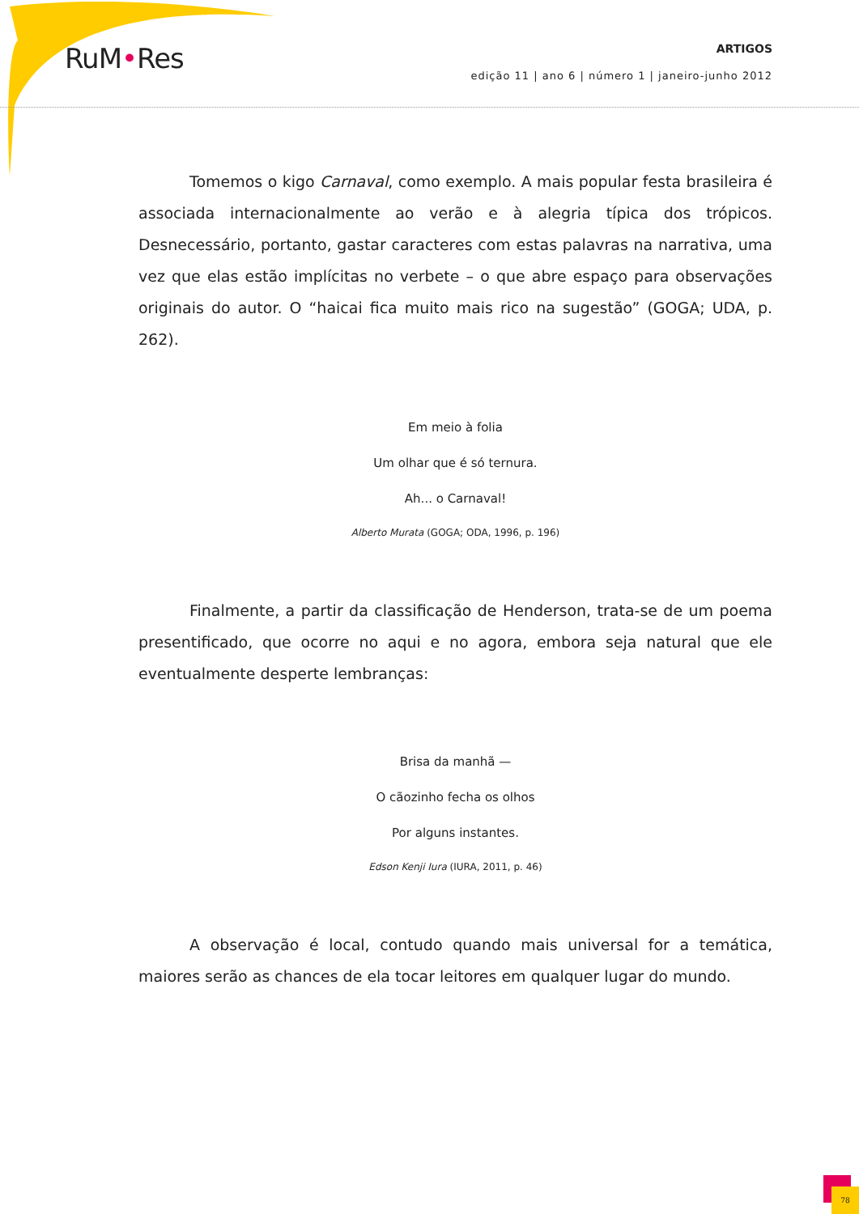RuM•Res
ARTIGOS
edição 11 | ano 6 | número 1 | janeiro-junho 2012
Tomemos o kigo Carnaval, como exemplo. A mais popular festa brasileira é associada internacionalmente ao verão e à alegria típica dos trópicos. Desnecessário, portanto, gastar caracteres com estas palavras na narrativa, uma vez que elas estão implícitas no verbete – o que abre espaço para observações originais do autor. O “haicai fica muito mais rico na sugestão” (GOGA; UDA, p. 262).
Em meio à folia
Um olhar que é só ternura.
Ah... o Carnaval!
Alberto Murata (GOGA; ODA, 1996, p. 196)
Finalmente, a partir da classificação de Henderson, trata-se de um poema presentificado, que ocorre no aqui e no agora, embora seja natural que ele eventualmente desperte lembranças:
Brisa da manhã —
O cãozinho fecha os olhos
Por alguns instantes.
Edson Kenji Iura (IURA, 2011, p. 46)
A observação é local, contudo quando mais universal for a temática, maiores serão as chances de ela tocar leitores em qualquer lugar do mundo.
78